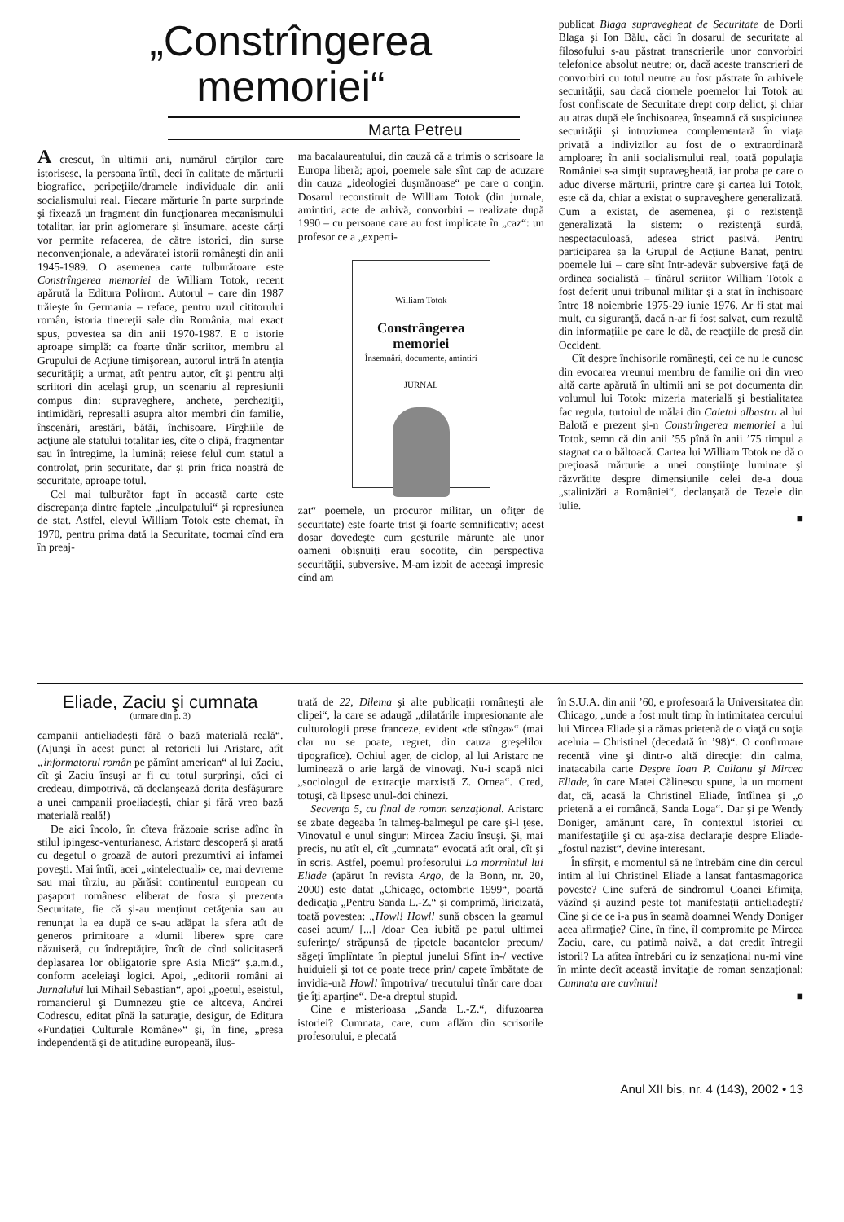„Constrîngerea
memoriei“
Marta Petreu
A crescut, în ultimii ani, numărul cărţilor care istorisesc, la persoana întîi, deci în calitate de mărturii biografice, peripeţiile/dramele individuale din anii socialismului real. Fiecare mărturie în parte surprinde şi fixează un fragment din funcţionarea mecanismului totalitar, iar prin aglomerare şi însumare, aceste cărţi vor permite refacerea, de către istorici, din surse neconvenţionale, a adevăratei istorii româneşti din anii 1945-1989. O asemenea carte tulburătoare este Constrîngerea memoriei de William Totok, recent apărută la Editura Polirom. Autorul – care din 1987 trăieşte în Germania – reface, pentru uzul cititorului român, istoria tinereţii sale din România, mai exact spus, povestea sa din anii 1970-1987. E o istorie aproape simplă: ca foarte tînăr scriitor, membru al Grupului de Acţiune timişorean, autorul intră în atenţia securităţii; a urmat, atît pentru autor, cît şi pentru alţi scriitori din acelaşi grup, un scenariu al represiunii compus din: supraveghere, anchete, percheziţii, intimidări, represalii asupra altor membri din familie, înscenări, arestări, bătăi, închisoare. Pîrghiile de acţiune ale statului totalitar ies, cîte o clipă, fragmentar sau în întregime, la lumină; reiese felul cum statul a controlat, prin securitate, dar şi prin frica noastră de securitate, aproape totul.
Cel mai tulburător fapt în această carte este discrepanţa dintre faptele „inculpatului“ şi represiunea de stat. Astfel, elevul William Totok este chemat, în 1970, pentru prima dată la Securitate, tocmai cînd era în preaj-
ma bacalaureatului, din cauză că a trimis o scrisoare la Europa liberă; apoi, poemele sale sînt cap de acuzare din cauza „ideologiei duşmănoase“ pe care o conţin. Dosarul reconstituit de William Totok (din jurnale, amintiri, acte de arhivă, convorbiri – realizate după 1990 – cu persoane care au fost implicate în „caz“: un profesor ce a „experti-
William Totok
Constrângerea memoriei
Însemnări, documente, amintiri
JURNAL
zat“ poemele, un procuror militar, un ofiţer de securitate) este foarte trist şi foarte semnificativ; acest dosar dovedeşte cum gesturile mărunte ale unor oameni obişnuiţi erau socotite, din perspectiva securităţii, subversive. M-am izbit de aceeaşi impresie cînd am
publicat Blaga supravegheat de Securitate de Dorli Blaga şi Ion Bălu, căci în dosarul de securitate al filosofului s-au păstrat transcrierile unor convorbiri telefonice absolut neutre; or, dacă aceste transcrieri de convorbiri cu totul neutre au fost păstrate în arhivele securităţii, sau dacă ciornele poemelor lui Totok au fost confiscate de Securitate drept corp delict, şi chiar au atras după ele închisoarea, înseamnă că suspiciunea securităţii şi intruziunea complementară în viaţa privată a indivizilor au fost de o extraordinară amploare; în anii socialismului real, toată populaţia României s-a simţit supravegheată, iar proba pe care o aduc diverse mărturii, printre care şi cartea lui Totok, este că da, chiar a existat o supraveghere generalizată. Cum a existat, de asemenea, şi o rezistenţă generalizată la sistem: o rezistenţă surdă, nespectaculoasă, adesea strict pasivă. Pentru participarea sa la Grupul de Acţiune Banat, pentru poemele lui – care sînt într-adevăr subversive faţă de ordinea socialistă – tînărul scriitor William Totok a fost deferit unui tribunal militar şi a stat în închisoare între 18 noiembrie 1975-29 iunie 1976. Ar fi stat mai mult, cu siguranţă, dacă n-ar fi fost salvat, cum rezultă din informaţiile pe care le dă, de reacţiile de presă din Occident.
Cît despre închisorile româneşti, cei ce nu le cunosc din evocarea vreunui membru de familie ori din vreo altă carte apărută în ultimii ani se pot documenta din volumul lui Totok: mizeria materială şi bestialitatea fac regula, turtoiul de mălai din Caietul albastru al lui Balotă e prezent şi-n Constrîngerea memoriei a lui Totok, semn că din anii ’55 pînă în anii ’75 timpul a stagnat ca o băltoacă. Cartea lui William Totok ne dă o preţioasă mărturie a unei conştiinţe luminate şi răzvrătite despre dimensiunile celei de-a doua „stalinizări a României“, declanşată de Tezele din iulie.
■
Eliade, Zaciu şi cumnata
(urmare din p. 3)
campanii antieliadeşti fără o bază materială reală“. (Ajunşi în acest punct al retoricii lui Aristarc, atît „informatorul român pe pămînt american“ al lui Zaciu, cît şi Zaciu însuşi ar fi cu totul surprinşi, căci ei credeau, dimpotrivă, că declanşează dorita desfăşurare a unei campanii proeliadeşti, chiar şi fără vreo bază materială reală!)
De aici încolo, în cîteva frăzoaie scrise adînc în stilul ipingesc-venturianesc, Aristarc descoperă şi arată cu degetul o groază de autori prezumtivi ai infamei poveşti. Mai întîi, acei „«intelectuali» ce, mai devreme sau mai tîrziu, au părăsit continentul european cu paşaport românesc eliberat de fosta şi prezenta Securitate, fie că şi-au menţinut cetăţenia sau au renunţat la ea după ce s-au adăpat la sfera atît de generos primitoare a «lumii libere» spre care năzuiseră, cu îndreptăţire, încît de cînd solicitaseră deplasarea lor obligatorie spre Asia Mică“ ş.a.m.d., conform aceleiaşi logici. Apoi, „editorii români ai Jurnalului lui Mihail Sebastian“, apoi „poetul, eseistul, romancierul şi Dumnezeu ştie ce altceva, Andrei Codrescu, editat pînă la saturaţie, desigur, de Editura «Fundaţiei Culturale Române»“ şi, în fine, „presa independentă şi de atitudine europeană, ilus-
trată de 22, Dilema şi alte publicaţii româneşti ale clipei“, la care se adaugă „dilatările impresionante ale culturologii prese franceze, evident «de stînga»“ (mai clar nu se poate, regret, din cauza greşelilor tipografice). Ochiul ager, de ciclop, al lui Aristarc ne luminează o arie largă de vinovaţi. Nu-i scapă nici „sociologul de extracţie marxistă Z. Ornea“. Cred, totuşi, că lipsesc unul-doi chinezi.
Secvenţa 5, cu final de roman senzaţional. Aristarc se zbate degeaba în talmeş-balmeşul pe care şi-l ţese. Vinovatul e unul singur: Mircea Zaciu însuşi. Şi, mai precis, nu atît el, cît „cumnata“ evocată atît oral, cît şi în scris. Astfel, poemul profesorului La mormîntul lui Eliade (apărut în revista Argo, de la Bonn, nr. 20, 2000) este datat „Chicago, octombrie 1999“, poartă dedicaţia „Pentru Sanda L.-Z.“ şi comprimă, liricizată, toată povestea: „Howl! Howl! sună obscen la geamul casei acum/ [...] /doar Cea iubită pe patul ultimei suferinţe/ străpunsă de ţipetele bacantelor precum/ săgeţi împlîntate în pieptul junelui Sfînt in-/ vective huiduieli şi tot ce poate trece prin/ capete îmbătate de invidia-ură Howl! împotriva/ trecutului tînăr care doar ţie îţi aparţine“. De-a dreptul stupid.
Cine e misterioasa „Sanda L.-Z.“, difuzoarea istoriei? Cumnata, care, cum aflăm din scrisorile profesorului, e plecată
în S.U.A. din anii ’60, e profesoară la Universitatea din Chicago, „unde a fost mult timp în intimitatea cercului lui Mircea Eliade şi a rămas prietenă de o viaţă cu soţia aceluia – Christinel (decedată în ’98)“. O confirmare recentă vine şi dintr-o altă direcţie: din calma, inatacabila carte Despre Ioan P. Culianu şi Mircea Eliade, în care Matei Călinescu spune, la un moment dat, că, acasă la Christinel Eliade, întîlnea şi „o prietenă a ei româncă, Sanda Loga“. Dar şi pe Wendy Doniger, amănunt care, în contextul istoriei cu manifestaţiile şi cu aşa-zisa declaraţie despre Eliade-„fostul nazist“, devine interesant.
În sfîrşit, e momentul să ne întrebăm cine din cercul intim al lui Christinel Eliade a lansat fantasmagorica poveste? Cine suferă de sindromul Coanei Efimiţa, văzînd şi auzind peste tot manifestaţii antieliadeşti? Cine şi de ce i-a pus în seamă doamnei Wendy Doniger acea afirmaţie? Cine, în fine, îl compromite pe Mircea Zaciu, care, cu patimă naivă, a dat credit întregii istorii? La atîtea întrebări cu iz senzaţional nu-mi vine în minte decît această invitaţie de roman senzaţional: Cumnata are cuvîntul!
■
Anul XII bis, nr. 4 (143), 2002 • 13